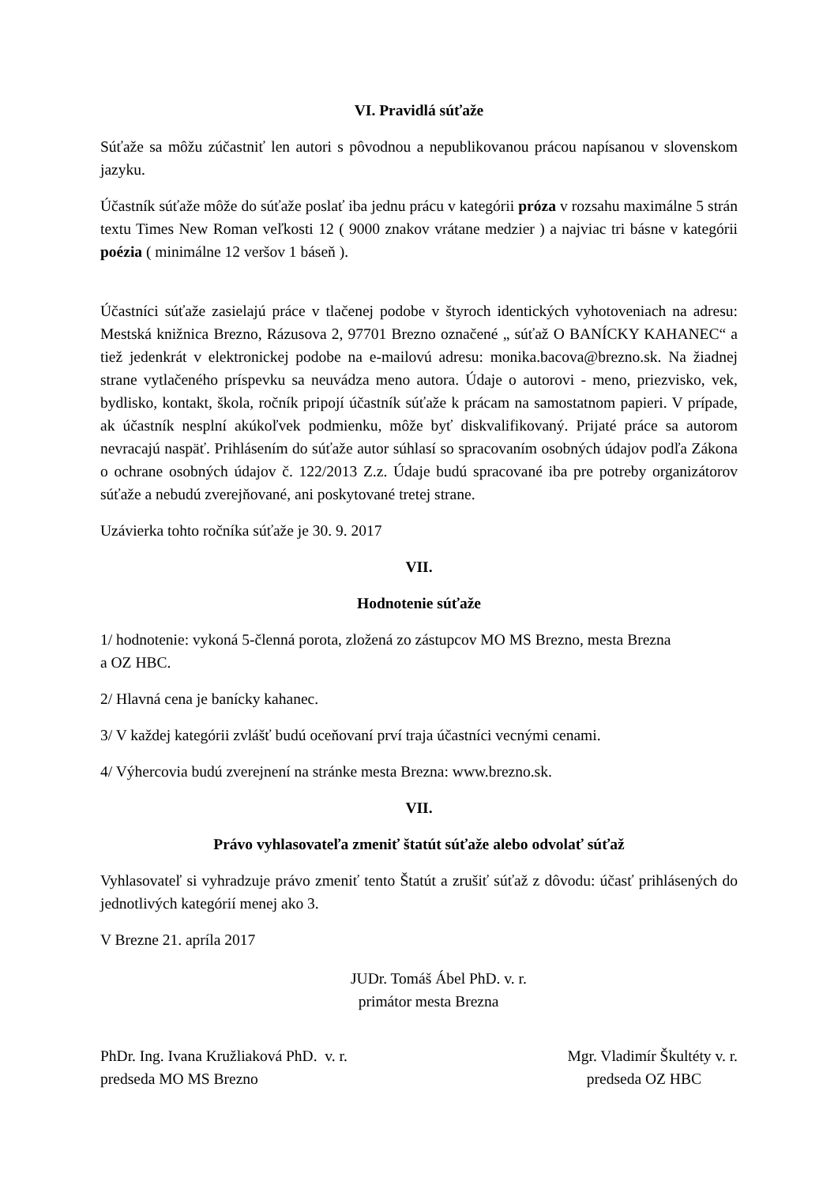VI. Pravidlá súťaže
Súťaže sa môžu zúčastniť len autori s pôvodnou a nepublikovanou prácou napísanou v slovenskom jazyku.
Účastník súťaže môže do súťaže poslať iba jednu prácu v kategórii próza v rozsahu maximálne 5 strán textu Times New Roman veľkosti 12 ( 9000 znakov vrátane medzier ) a najviac tri básne v kategórii poézia ( minimálne 12 veršov 1 báseň ).
Účastníci súťaže zasielajú práce v tlačenej podobe v štyroch identických vyhotoveniach na adresu: Mestská knižnica Brezno, Rázusova 2, 97701 Brezno označené „ súťaž O BANÍCKY KAHANEC“ a tiež jedenkrát v elektronickej podobe na e-mailovú adresu: monika.bacova@brezno.sk. Na žiadnej strane vytlačeného príspevku sa neuvádza meno autora. Údaje o autorovi - meno, priezvisko, vek, bydlisko, kontakt, škola, ročník pripojí účastník súťaže k prácam na samostatnom papieri. V prípade, ak účastník nesplní akúkoľvek podmienku, môže byť diskvalifikovaný. Prijaté práce sa autorom nevracajú naspäť. Prihlásením do súťaže autor súhlasí so spracovaním osobných údajov podľa Zákona o ochrane osobných údajov č. 122/2013 Z.z. Údaje budú spracované iba pre potreby organizátorov súťaže a nebudú zverejňované, ani poskytované tretej strane.
Uzávierka tohto ročníka súťaže je 30. 9. 2017
VII.
Hodnotenie súťaže
1/ hodnotenie: vykoná 5-členná porota, zložená zo zástupcov MO MS Brezno, mesta Brezna
a OZ HBC.
2/ Hlavná cena je banícky kahanec.
3/ V každej kategórii zvlášť budú oceňovaní prví traja účastníci vecnými cenami.
4/ Výhercovia budú zverejnení na stránke mesta Brezna: www.brezno.sk.
VII.
Právo vyhlasovateľa zmeniť štatút súťaže alebo odvolať súťaž
Vyhlasovateľ si vyhradzuje právo zmeniť tento Štatút a zrušiť súťaž z dôvodu: účasť prihlásených do jednotlivých kategórií menej ako 3.
V Brezne 21. apríla 2017
JUDr. Tomáš Ábel PhD. v. r.
primátor mesta Brezna
PhDr. Ing. Ivana Kružliaková PhD. v. r.
predseda MO MS Brezno
Mgr. Vladimír Škultéty v. r.
predseda OZ HBC